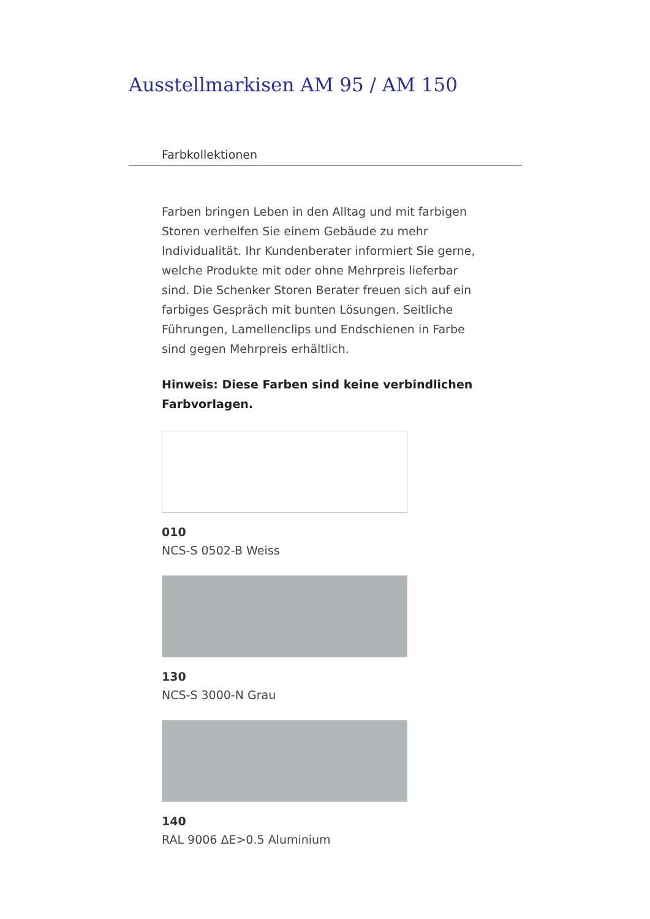Ausstellmarkisen AM 95 / AM 150
Farbkollektionen
Farben bringen Leben in den Alltag und mit farbigen Storen verhelfen Sie einem Gebäude zu mehr Individualität. Ihr Kundenberater informiert Sie gerne, welche Produkte mit oder ohne Mehrpreis lieferbar sind. Die Schenker Storen Berater freuen sich auf ein farbiges Gespräch mit bunten Lösungen. Seitliche Führungen, Lamellenclips und Endschienen in Farbe sind gegen Mehrpreis erhältlich.
Hinweis: Diese Farben sind keine verbindlichen Farbvorlagen.
010
NCS-S 0502-B Weiss
130
NCS-S 3000-N Grau
140
RAL 9006 ΔE>0.5 Aluminium